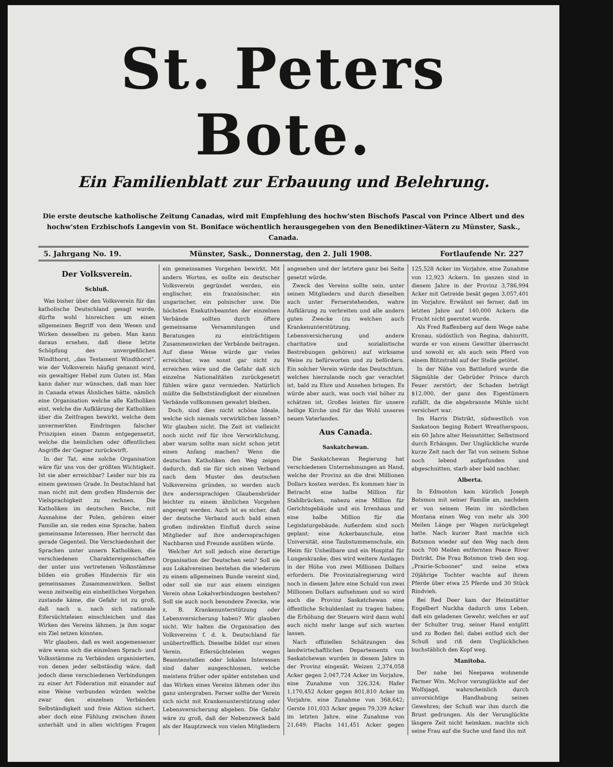St. Peters Bote.
Ein Familienblatt zur Erbauung und Belehrung.
Die erste deutsche katholische Zeitung Canadas, wird mit Empfehlung des hochw'sten Bischofs Pascal von Prince Albert und des hochw'sten Erzbischofs Langevin von St. Boniface wöchentlich herausgegeben von den Benediktiner-Vätern zu Münster, Sask., Canada.
5. Jahrgang No. 19. Münster, Sask., Donnerstag, den 2. Juli 1908. Fortlaufende Nr. 227
Der Volksverein.
Schluß.
Was bisher über den Volksverein für das katholische Deutschland gesagt wurde, dürfte wohl hinreichen um einen allgemeinen Begriff von dem Wesen und Wirken desselben zu geben. Man kann daraus ersehen, daß diese letzte Schöpfung des unvergeßlichen Windthorst, „das Testament Windthorst", wie der Volksverein häufig genannt wird, ein gewaltiger Hebel zum Guten ist. Man kann daher nur wünschen, daß man hier in Canada etwas Ähnliches hätte, nämlich eine Organisation welche alle Katholiken eint, welche die Aufklärung der Katholiken über die Zeitfragen bewirkt, welche dem unvermerkten Eindringen falscher Prinzipien einen Damm entgegensetzt, welche die heimlichen oder öffentlichen Angriffe der Gegner zurückwirft.
In der Tat, eine solche Organisation wäre für uns von der größten Wichtigkeit. Ist sie aber erreichbar? Leider nur bis zu einem gewissen Grade. In Deutschland hat man nicht mit dem großen Hindernis der Vielsprachigkeit zu rechnen. Die Katholiken im deutschen Reiche, mit Ausnahme der Polen, gehören einer Familie an, sie reden eine Sprache, haben gemeinsame Interessen. Hier herrscht das gerade Gegenteil. Die Verschiedenheit der Sprachen unter unsern Katholiken, die verschiedenen Charaktereigenschaften der unter uns vertretenen Volksstämme bilden ein großes Hindernis für ein gemeinsames Zusammenwirken. Selbst wenn zeitweilig ein einheitliches Vorgehen zustande käme, die Gefahr ist zu groß, daß nach u. nach sich nationale Eifersüchteleien einschleichen und das Wirken des Vereins lähmen, ja ihm sogar ein Ziel setzen könnten.
Wir glauben, daß es weit angemessener wäre wenn sich die einzelnen Sprach- und Volksstämme zu Verbänden organisierten, von denen jeder selbständig wäre, daß jedoch diese verschiedenen Verbindungen zu einer Art Föderation mit einander auf eine Weise verbunden würden welche zwar den einzelnen Verbänden Selbständigkeit und freie Aktion sichert, aber doch eine Fühlung zwischen ihnen unterhält und in allen wichtigen Fragen ein gemeinsames Vorgehen bewirkt. Mit andern Worten, es sollte ein deutscher Volksverein gegründet werden, ein englischer, ein französischer, ein ungarischer, ein polnischer usw. Die höchsten Exekutivbeamten der einzelnen Verbände sollten durch öftere gemeinsame Versammlungen und Beratungen zu einträchtigem Zusammenwirken der Verbände beitragen. Auf diese Weise würde gar vieles erreichbar, was sonst gar nicht zu erreichen wäre und die Gefahr daß sich einzelne Nationalitäten zurückgesetzt fühlen wäre ganz vermieden. Natürlich müßte die Selbstständigkeit der einzelnen Verbände vollkommen gewahrt bleiben.
Doch, sind dies nicht schöne Ideale, welche sich niemals verwirklichen lassen? Wir glauben nicht. Die Zeit ist vielleicht noch nicht reif für ihre Verwirklichung, aber warum sollte man nicht schon jetzt einen Anfang machen? Wenn die deutschen Katholiken den Weg zeigen dadurch, daß sie für sich einen Verband nach dem Muster des deutschen Volksvereins gründen, so werden auch ihre anderssprachigen Glaubensbrüder leichter zu einem ähnlichen Vorgehen angeregt werden. Auch ist es sicher, daß der deutsche Verband auch bald einen großen indirekten Einfluß durch seine Mitglieder auf ihre anderssprachigen Nachbaren und Freunde ausüben würde.
Welcher Art soll jedoch eine derartige Organisation der Deutschen sein? Soll sie aus Lokalvereinen bestehen die wiederum zu einem allgemeinen Bunde vereint sind, oder soll sie nur aus einem einzigen Verein ohne Lokalverbindungen bestehen? Soll sie auch noch besondere Zwecke, wie z. B. Krankenunterstützung oder Lebensversicherung haben? Wir glauben nicht. Wir halten die Organisation des Volksvereins f. d. k. Deutschland für unübertrefflich. Dieselbe bildet nur einen Verein. Eifersüchteleien wegen Beamtenstellen oder lokalen Interessen sind daher ausgeschlossen, welche meistens früher oder später entstehen und das Wirken eines Vereins lähmen oder ihn ganz untergraben. Ferner sollte der Verein sich nicht mit Krankenunterstützung oder Lebensversicherung abgeben. Die Gefahr wäre zu groß, daß der Nebenzweck bald als der Hauptzweck von vielen Mitgliedern angesehen und der letztere ganz bei Seite gesetzt würde.
Zweck des Vereins sollte sein, unter seinen Mitgliedern und durch dieselben auch unter Fernerstehenden, wahre Aufklärung zu verbreiten und alle andern guten Zwecke (zu welchen auch Krankenunterstützung, Lebensversicherung und andere charitative und sozialistische Bestrebungen gehören) auf wirksame Weise zu befürworten und zu befördern. Ein solcher Verein würde das Deutschtum, welches hierzulande noch gar verachtet ist, bald zu Ehre und Ansehen bringen. Es würde aber auch, was noch viel höher zu schätzen ist, Großes leisten für unsere heilige Kirche und für das Wohl unseres neuen Vaterlandes.
Aus Canada.
Saskatchewan.
Die Saskatchewan Regierung hat verschiedenen Unternehmungen an Hand, welche der Provinz an die drei Millionen Dollars kosten werden. Es kommen hier in Betracht eine halbe Million für Stahlbrücken, nahezu eine Million für Gerichtsgebäude und ein Irrenhaus und eine halbe Million für die Legislaturgebäude. Außerdem sind noch geplant: eine Ackerbauschule, eine Universität, eine Taubstummenschule, ein Heim für Unheilbare und ein Hospital für Lungenkranke; dies wird weitere Auslagen in der Höhe von zwei Millionen Dollars erfordern. Die Provinzialregierung wird noch in diesem Jahre eine Schuld von zwei Millionen Dollars aufnehmen und so wird auch die Provinz Saskatchewan eine öffentliche Schuldenlast zu tragen haben; die Erhöhung der Steuern wird dann wohl auch nicht mehr lange auf sich warten lassen.
Nach offiziellen Schätzungen des landwirtschaftlichen Departements von Saskatchewan wurden in diesem Jahre in der Provinz eingesät: Weizen 2,374,058 Acker gegen 2,047,724 Acker im Vorjahre, eine Zunahme von 326,324; Hafer 1,170,452 Acker gegen 801,810 Acker im Vorjahre, eine Zunahme von 368,642; Gerste 101,033 Acker gegen 79,339 Acker im letzten Jahre, eine Zunahme von 21,649; Flachs 141,451 Acker gegen 125,528 Acker im Vorjahre, eine Zunahme von 12,923 Ackern. Im ganzen sind in diesem Jahre in der Provinz 3,786,994 Acker mit Getreide besät gegen 3,057,401 im Vorjahre. Erwähnt sei ferner, daß im letzten Jahre auf 140,000 Ackern die Frucht nicht geerntet wurde.
Als Fred Raffenberg auf dem Wege nahe Kronau, südöstlich von Regina, dahinritt, wurde er von einem Gewitter überrascht und sowohl er, als auch sein Pferd von einem Blitzstrahl auf der Stelle getötet.
In der Nähe von Battleford wurde die Sägmühle der Gebrüder Prince durch Feuer zerstört; der Schaden beträgt $12,000, der ganz den Eigentümern zufällt, da die abgebrannte Mühle nicht versichert war.
Im Harris Distrikt, südwestlich von Saskatoon beging Robert Wreatherspoon, ein 60 Jahre alter Heimstötter, Selbstmord durch Erhängen. Der Unglückliche wurde kurze Zeit nach der Tat von seinem Sohne noch lebend aufgefunden und abgeschnitten, starb aber bald nachher.
Alberta.
In Edmonton kam kürzlich Joseph Botsmon mit seiner Familie an, nachdem er von seinem Heim im nördlichen Montana einen Weg von mehr als 300 Meilen Länge per Wagen zurückgelegt hatte. Nach kurzer Rast machte sich Botsmon wieder auf den Weg nach dem noch 700 Meilen entfernten Peace River Distrikt. Die Frau Botsmon trieb den sog. „Prairie-Schooner" und seine etwa 20jährige Tochter wachte auf ihrem Pferde über etwa 25 Pferde und 30 Stück Rindvieh.
Bei Red Deer kam der Heimstätter Engelbert Nuckha dadurch ums Leben, daß ein geladenes Gewehr, welches er auf der Schulter trug, seiner Hand entglitt und zu Boden fiel; dabei entlud sich der Schuß und riß dem Unglücklichen buchstäblich den Kopf weg.
Manitoba.
Der nahe bei Neepawa wohnende Farmer Wm. McIvor verunglückte auf der Wolfsjagd, wahrscheinlich durch unvorsichtige Handhabung seines Gewehres; der Schuß war ihm durch die Brust gedrungen. Als der Verunglückte längere Zeit nicht heimkam, machte sich seine Frau auf die Suche und fand ihn mit